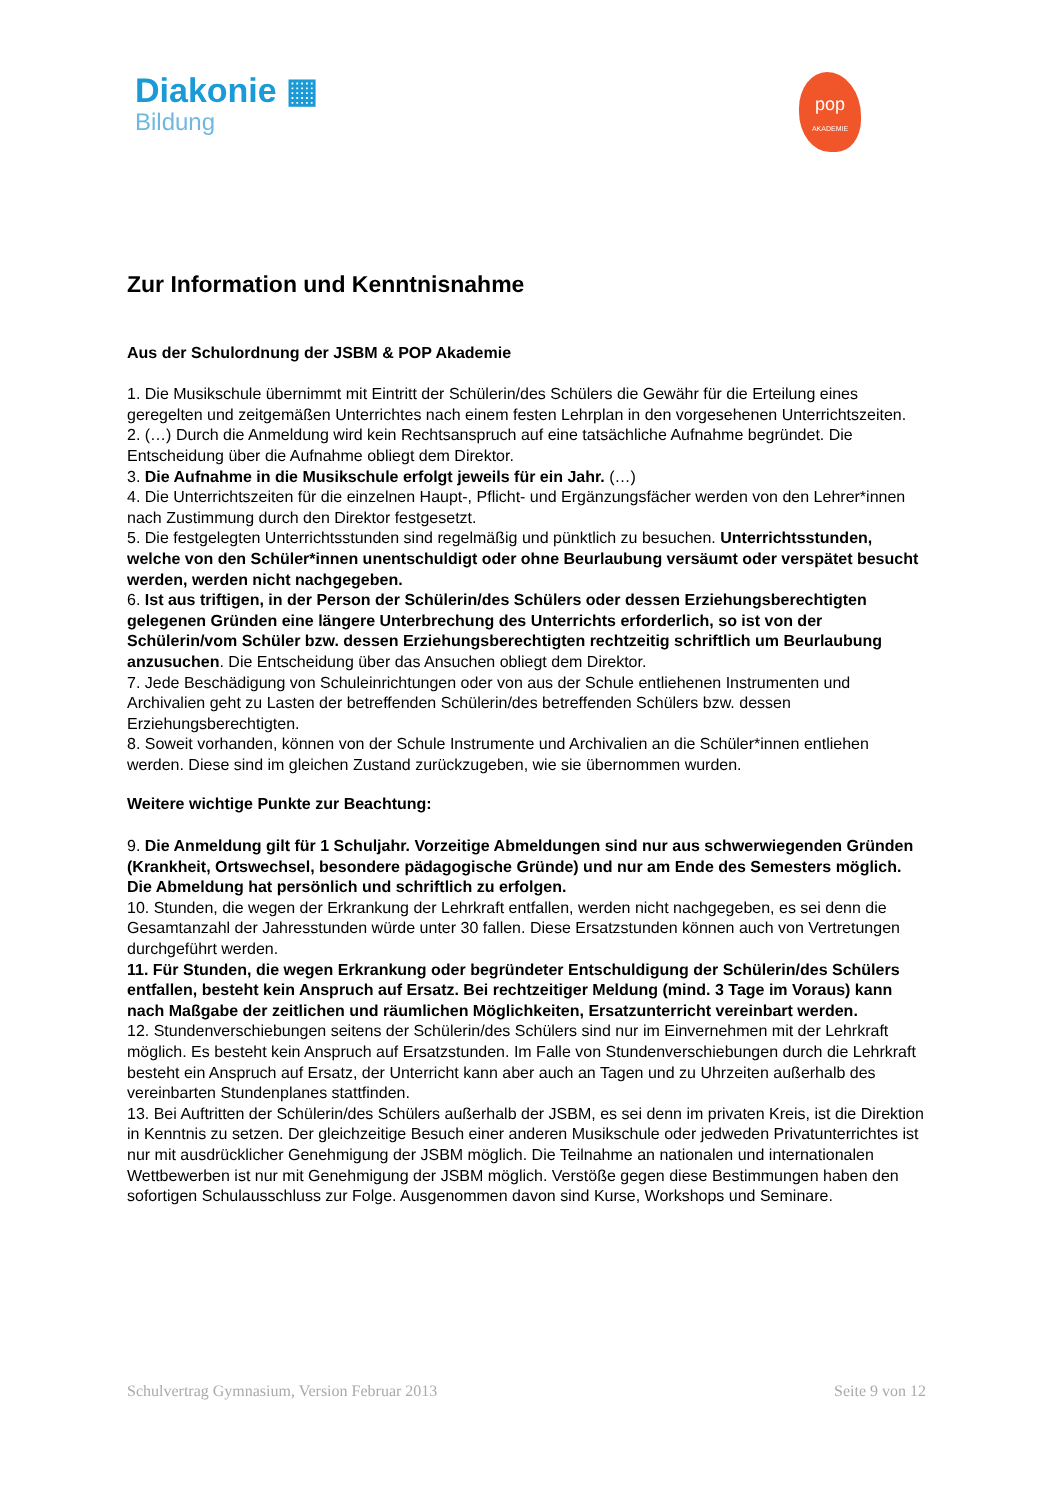Diakonie ▦
Bildung
pop
AKADEMIE
Zur Information und Kenntnisnahme
Aus der Schulordnung der JSBM & POP Akademie
1. Die Musikschule übernimmt mit Eintritt der Schülerin/des Schülers die Gewähr für die Erteilung eines geregelten und zeitgemäßen Unterrichtes nach einem festen Lehrplan in den vorgesehenen Unterrichtszeiten.
2. (…) Durch die Anmeldung wird kein Rechtsanspruch auf eine tatsächliche Aufnahme begründet. Die Entscheidung über die Aufnahme obliegt dem Direktor.
3. Die Aufnahme in die Musikschule erfolgt jeweils für ein Jahr. (…)
4. Die Unterrichtszeiten für die einzelnen Haupt-, Pflicht- und Ergänzungsfächer werden von den Lehrer*innen nach Zustimmung durch den Direktor festgesetzt.
5. Die festgelegten Unterrichtsstunden sind regelmäßig und pünktlich zu besuchen. Unterrichtsstunden, welche von den Schüler*innen unentschuldigt oder ohne Beurlaubung versäumt oder verspätet besucht werden, werden nicht nachgegeben.
6. Ist aus triftigen, in der Person der Schülerin/des Schülers oder dessen Erziehungsberechtigten gelegenen Gründen eine längere Unterbrechung des Unterrichts erforderlich, so ist von der Schülerin/vom Schüler bzw. dessen Erziehungsberechtigten rechtzeitig schriftlich um Beurlaubung anzusuchen. Die Entscheidung über das Ansuchen obliegt dem Direktor.
7. Jede Beschädigung von Schuleinrichtungen oder von aus der Schule entliehenen Instrumenten und Archivalien geht zu Lasten der betreffenden Schülerin/des betreffenden Schülers bzw. dessen Erziehungsberechtigten.
8. Soweit vorhanden, können von der Schule Instrumente und Archivalien an die Schüler*innen entliehen werden. Diese sind im gleichen Zustand zurückzugeben, wie sie übernommen wurden.
Weitere wichtige Punkte zur Beachtung:
9. Die Anmeldung gilt für 1 Schuljahr. Vorzeitige Abmeldungen sind nur aus schwerwiegenden Gründen (Krankheit, Ortswechsel, besondere pädagogische Gründe) und nur am Ende des Semesters möglich. Die Abmeldung hat persönlich und schriftlich zu erfolgen.
10. Stunden, die wegen der Erkrankung der Lehrkraft entfallen, werden nicht nachgegeben, es sei denn die Gesamtanzahl der Jahresstunden würde unter 30 fallen. Diese Ersatzstunden können auch von Vertretungen durchgeführt werden.
11. Für Stunden, die wegen Erkrankung oder begründeter Entschuldigung der Schülerin/des Schülers entfallen, besteht kein Anspruch auf Ersatz. Bei rechtzeitiger Meldung (mind. 3 Tage im Voraus) kann nach Maßgabe der zeitlichen und räumlichen Möglichkeiten, Ersatzunterricht vereinbart werden.
12. Stundenverschiebungen seitens der Schülerin/des Schülers sind nur im Einvernehmen mit der Lehrkraft möglich. Es besteht kein Anspruch auf Ersatzstunden. Im Falle von Stundenverschiebungen durch die Lehrkraft besteht ein Anspruch auf Ersatz, der Unterricht kann aber auch an Tagen und zu Uhrzeiten außerhalb des vereinbarten Stundenplanes stattfinden.
13. Bei Auftritten der Schülerin/des Schülers außerhalb der JSBM, es sei denn im privaten Kreis, ist die Direktion in Kenntnis zu setzen. Der gleichzeitige Besuch einer anderen Musikschule oder jedweden Privatunterrichtes ist nur mit ausdrücklicher Genehmigung der JSBM möglich. Die Teilnahme an nationalen und internationalen Wettbewerben ist nur mit Genehmigung der JSBM möglich. Verstöße gegen diese Bestimmungen haben den
sofortigen Schulausschluss zur Folge. Ausgenommen davon sind Kurse, Workshops und Seminare.
Schulvertrag Gymnasium, Version Februar 2013 Seite 9 von 12